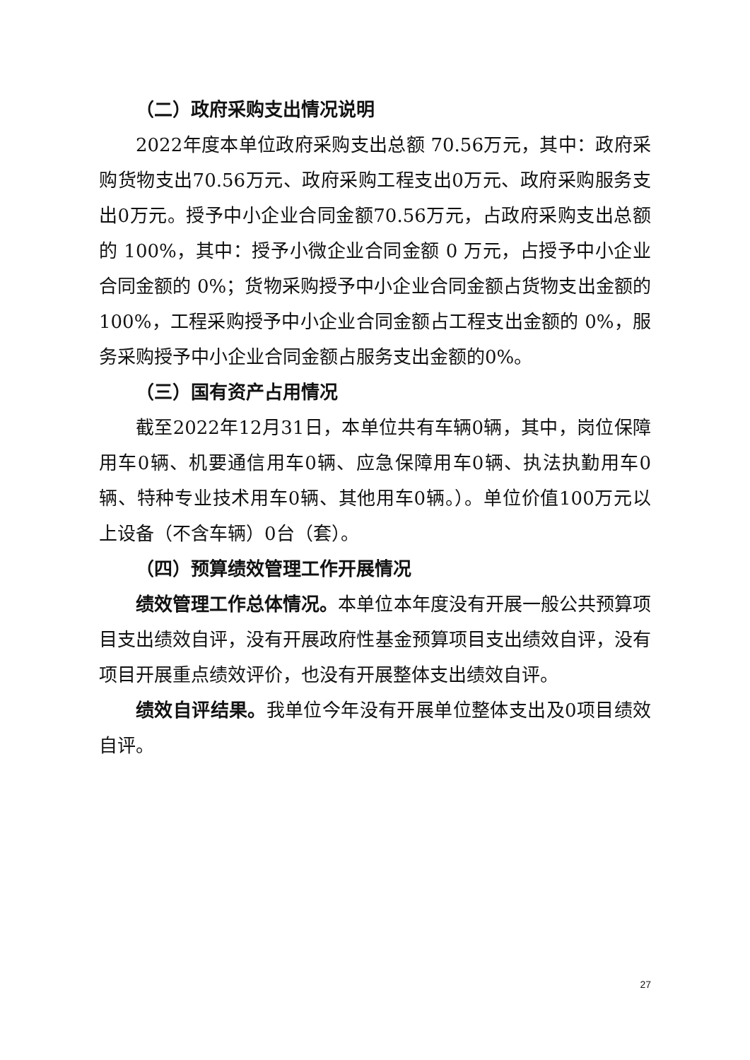（二）政府采购支出情况说明
2022年度本单位政府采购支出总额 70.56万元，其中：政府采购货物支出70.56万元、政府采购工程支出0万元、政府采购服务支出0万元。授予中小企业合同金额70.56万元，占政府采购支出总额的 100%，其中：授予小微企业合同金额 0 万元，占授予中小企业合同金额的 0%；货物采购授予中小企业合同金额占货物支出金额的 100%，工程采购授予中小企业合同金额占工程支出金额的 0%，服务采购授予中小企业合同金额占服务支出金额的0%。
（三）国有资产占用情况
截至2022年12月31日，本单位共有车辆0辆，其中，岗位保障用车0辆、机要通信用车0辆、应急保障用车0辆、执法执勤用车0辆、特种专业技术用车0辆、其他用车0辆。）。单位价值100万元以上设备（不含车辆）0台（套）。
（四）预算绩效管理工作开展情况
绩效管理工作总体情况。本单位本年度没有开展一般公共预算项目支出绩效自评，没有开展政府性基金预算项目支出绩效自评，没有项目开展重点绩效评价，也没有开展整体支出绩效自评。
绩效自评结果。我单位今年没有开展单位整体支出及0项目绩效自评。
27